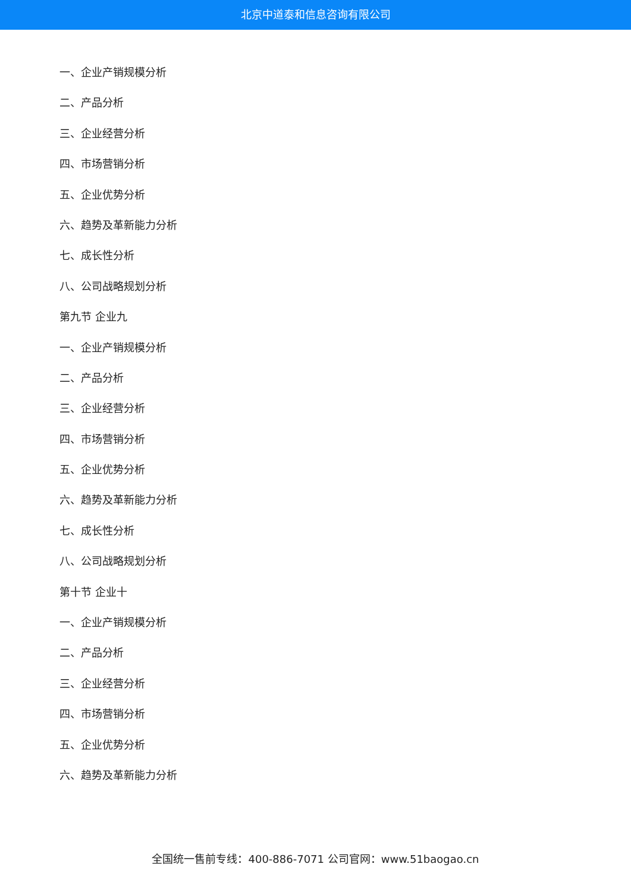北京中道泰和信息咨询有限公司
一、企业产销规模分析
二、产品分析
三、企业经营分析
四、市场营销分析
五、企业优势分析
六、趋势及革新能力分析
七、成长性分析
八、公司战略规划分析
第九节 企业九
一、企业产销规模分析
二、产品分析
三、企业经营分析
四、市场营销分析
五、企业优势分析
六、趋势及革新能力分析
七、成长性分析
八、公司战略规划分析
第十节 企业十
一、企业产销规模分析
二、产品分析
三、企业经营分析
四、市场营销分析
五、企业优势分析
六、趋势及革新能力分析
全国统一售前专线：400-886-7071 公司官网：www.51baogao.cn